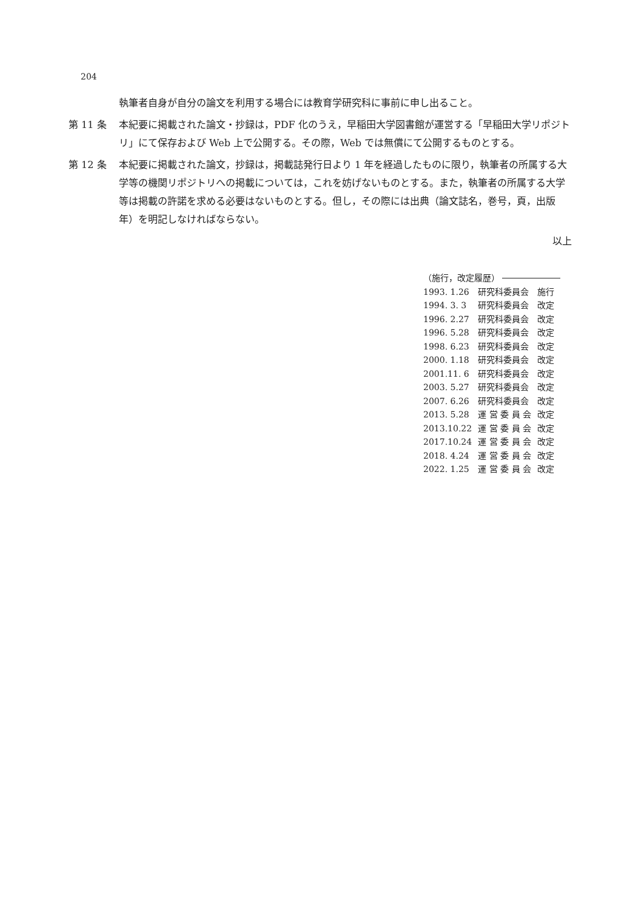204
執筆者自身が自分の論文を利用する場合には教育学研究科に事前に申し出ること。
第 11 条 本紀要に掲載された論文・抄録は，PDF 化のうえ，早稲田大学図書館が運営する「早稲田大学リポジトリ」にて保存および Web 上で公開する。その際，Web では無償にて公開するものとする。
第 12 条 本紀要に掲載された論文，抄録は，掲載誌発行日より 1 年を経過したものに限り，執筆者の所属する大学等の機関リポジトリへの掲載については，これを妨げないものとする。また，執筆者の所属する大学等は掲載の許諾を求める必要はないものとする。但し，その際には出典（論文誌名，巻号，頁，出版年）を明記しなければならない。
以上
（施行，改定履歴）
| 1993. 1.26 | 研究科委員会 | 施行 |
| 1994. 3. 3 | 研究科委員会 | 改定 |
| 1996. 2.27 | 研究科委員会 | 改定 |
| 1996. 5.28 | 研究科委員会 | 改定 |
| 1998. 6.23 | 研究科委員会 | 改定 |
| 2000. 1.18 | 研究科委員会 | 改定 |
| 2001.11. 6 | 研究科委員会 | 改定 |
| 2003. 5.27 | 研究科委員会 | 改定 |
| 2007. 6.26 | 研究科委員会 | 改定 |
| 2013. 5.28 | 運 営 委 員 会 | 改定 |
| 2013.10.22 | 運 営 委 員 会 | 改定 |
| 2017.10.24 | 運 営 委 員 会 | 改定 |
| 2018. 4.24 | 運 営 委 員 会 | 改定 |
| 2022. 1.25 | 運 営 委 員 会 | 改定 |